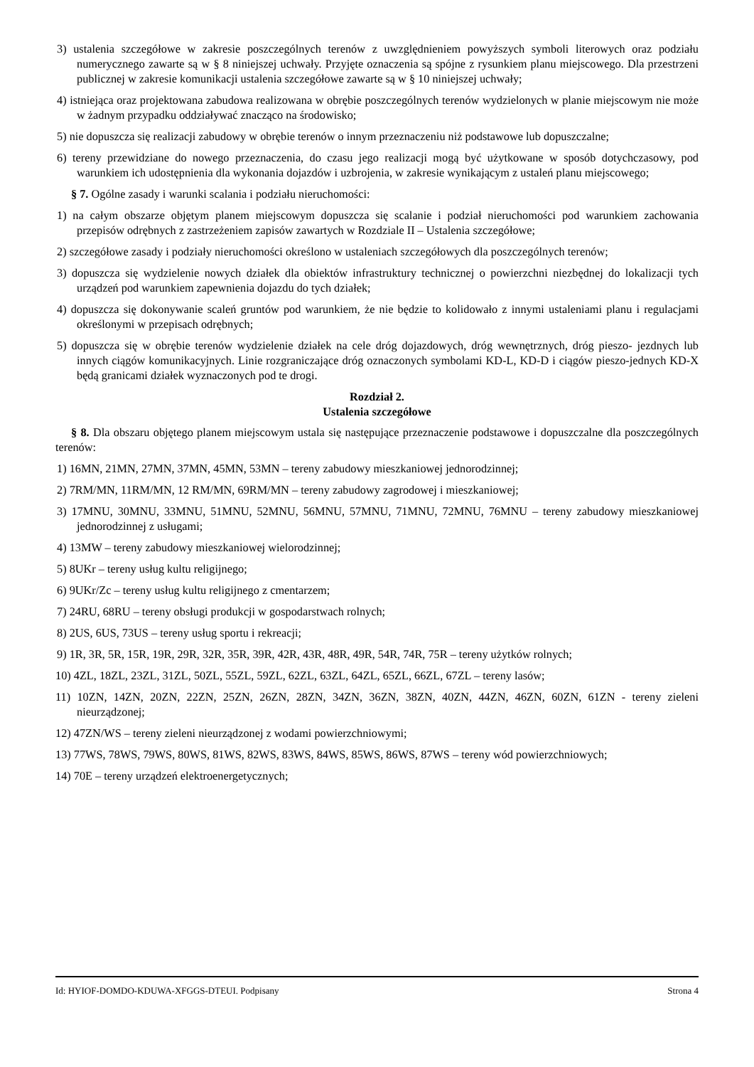3) ustalenia szczegółowe w zakresie poszczególnych terenów z uwzględnieniem powyższych symboli literowych oraz podziału numerycznego zawarte są w § 8 niniejszej uchwały. Przyjęte oznaczenia są spójne z rysunkiem planu miejscowego. Dla przestrzeni publicznej w zakresie komunikacji ustalenia szczegółowe zawarte są w § 10 niniejszej uchwały;
4) istniejąca oraz projektowana zabudowa realizowana w obrębie poszczególnych terenów wydzielonych w planie miejscowym nie może w żadnym przypadku oddziaływać znacząco na środowisko;
5) nie dopuszcza się realizacji zabudowy w obrębie terenów o innym przeznaczeniu niż podstawowe lub dopuszczalne;
6) tereny przewidziane do nowego przeznaczenia, do czasu jego realizacji mogą być użytkowane w sposób dotychczasowy, pod warunkiem ich udostępnienia dla wykonania dojazdów i uzbrojenia, w zakresie wynikającym z ustaleń planu miejscowego;
§ 7. Ogólne zasady i warunki scalania i podziału nieruchomości:
1) na całym obszarze objętym planem miejscowym dopuszcza się scalanie i podział nieruchomości pod warunkiem zachowania przepisów odrębnych z zastrzeżeniem zapisów zawartych w Rozdziale II – Ustalenia szczegółowe;
2) szczegółowe zasady i podziały nieruchomości określono w ustaleniach szczegółowych dla poszczególnych terenów;
3) dopuszcza się wydzielenie nowych działek dla obiektów infrastruktury technicznej o powierzchni niezbędnej do lokalizacji tych urządzeń pod warunkiem zapewnienia dojazdu do tych działek;
4) dopuszcza się dokonywanie scaleń gruntów pod warunkiem, że nie będzie to kolidowało z innymi ustaleniami planu i regulacjami określonymi w przepisach odrębnych;
5) dopuszcza się w obrębie terenów wydzielenie działek na cele dróg dojazdowych, dróg wewnętrznych, dróg pieszo- jezdnych lub innych ciągów komunikacyjnych. Linie rozgraniczające dróg oznaczonych symbolami KD-L, KD-D i ciągów pieszo-jednych KD-X będą granicami działek wyznaczonych pod te drogi.
Rozdział 2.
Ustalenia szczegółowe
§ 8. Dla obszaru objętego planem miejscowym ustala się następujące przeznaczenie podstawowe i dopuszczalne dla poszczególnych terenów:
1) 16MN, 21MN, 27MN, 37MN, 45MN, 53MN – tereny zabudowy mieszkaniowej jednorodzinnej;
2) 7RM/MN, 11RM/MN, 12 RM/MN, 69RM/MN – tereny zabudowy zagrodowej i mieszkaniowej;
3) 17MNU, 30MNU, 33MNU, 51MNU, 52MNU, 56MNU, 57MNU, 71MNU, 72MNU, 76MNU – tereny zabudowy mieszkaniowej jednorodzinnej z usługami;
4) 13MW – tereny zabudowy mieszkaniowej wielorodzinnej;
5) 8UKr – tereny usług kultu religijnego;
6) 9UKr/Zc – tereny usług kultu religijnego z cmentarzem;
7) 24RU, 68RU – tereny obsługi produkcji w gospodarstwach rolnych;
8) 2US, 6US, 73US – tereny usług sportu i rekreacji;
9) 1R, 3R, 5R, 15R, 19R, 29R, 32R, 35R, 39R, 42R, 43R, 48R, 49R, 54R, 74R, 75R – tereny użytków rolnych;
10) 4ZL, 18ZL, 23ZL, 31ZL, 50ZL, 55ZL, 59ZL, 62ZL, 63ZL, 64ZL, 65ZL, 66ZL, 67ZL – tereny lasów;
11) 10ZN, 14ZN, 20ZN, 22ZN, 25ZN, 26ZN, 28ZN, 34ZN, 36ZN, 38ZN, 40ZN, 44ZN, 46ZN, 60ZN, 61ZN - tereny zieleni nieurządzonej;
12) 47ZN/WS – tereny zieleni nieurządzonej z wodami powierzchniowymi;
13) 77WS, 78WS, 79WS, 80WS, 81WS, 82WS, 83WS, 84WS, 85WS, 86WS, 87WS – tereny wód powierzchniowych;
14) 70E – tereny urządzeń elektroenergetycznych;
Id: HYIOF-DOMDO-KDUWA-XFGGS-DTEUI. Podpisany Strona 4